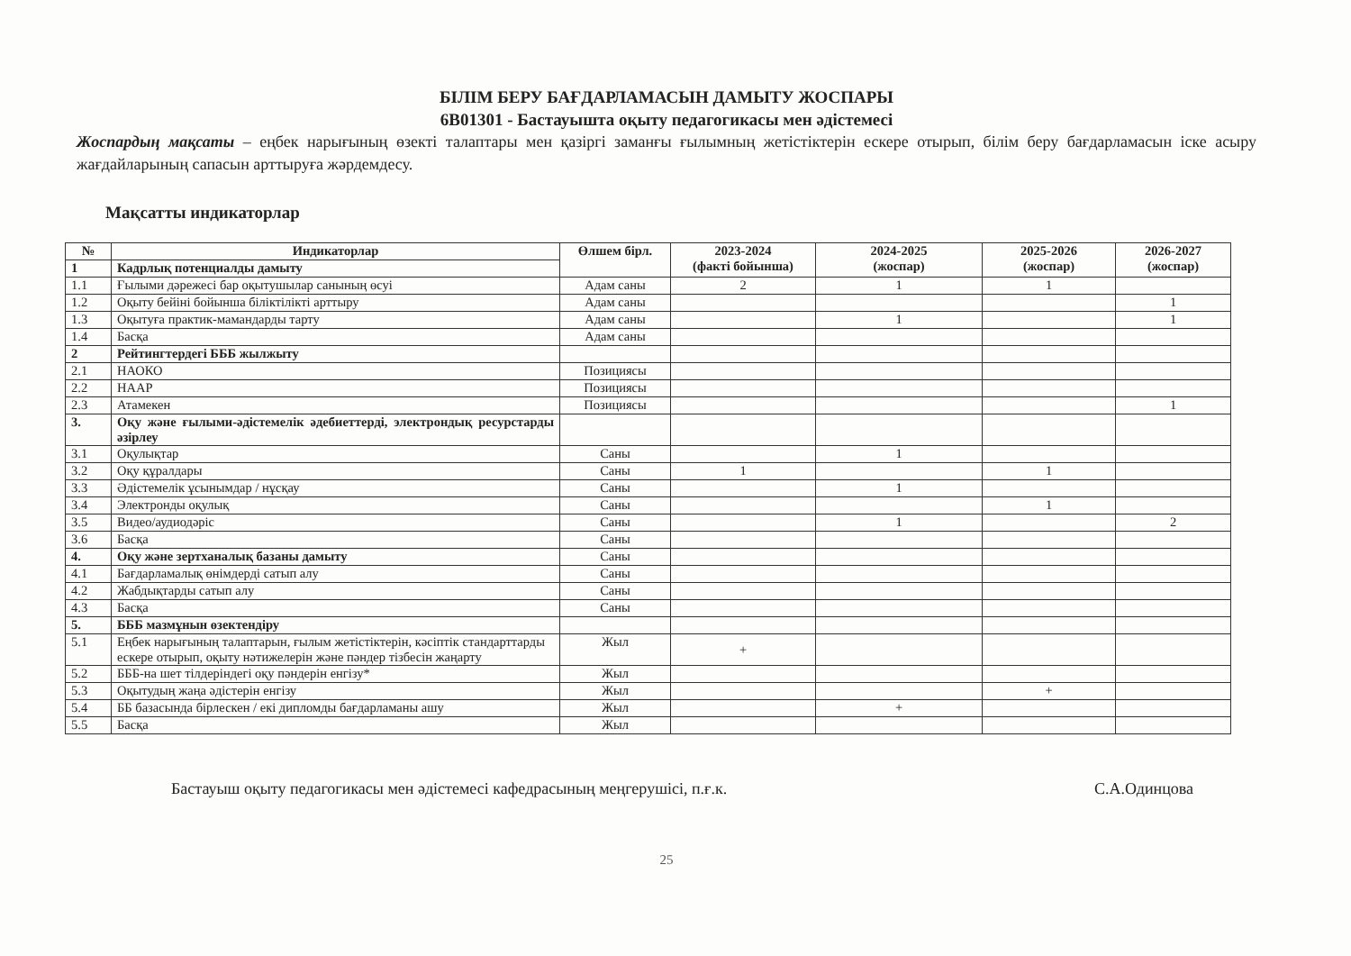БІЛІМ БЕРУ БАҒДАРЛАМАСЫН ДАМЫТУ ЖОСПАРЫ
6В01301 - Бастауышта оқыту педагогикасы мен әдістемесі
Жоспардың мақсаты – еңбек нарығының өзекті талаптары мен қазіргі заманғы ғылымның жетістіктерін ескере отырып, білім беру бағдарламасын іске асыру жағдайларының сапасын арттыруға жәрдемдесу.
Мақсатты индикаторлар
| № | Индикаторлар | Өлшем бірл. | 2023-2024 (факті бойынша) | 2024-2025 (жоспар) | 2025-2026 (жоспар) | 2026-2027 (жоспар) |
| --- | --- | --- | --- | --- | --- | --- |
| 1 | Кадрлық потенциалды дамыту | | | | | |
| 1.1 | Ғылыми дәрежесі бар оқытушылар санының өсуі | Адам саны | 2 | 1 | 1 | |
| 1.2 | Оқыту бейіні бойынша біліктілікті арттыру | Адам саны | | | | 1 |
| 1.3 | Оқытуға практик-мамандарды тарту | Адам саны | | 1 | | 1 |
| 1.4 | Басқа | Адам саны | | | | |
| 2 | Рейтингтердегі БББ жылжыту | | | | | |
| 2.1 | НАОКО | Позициясы | | | | |
| 2.2 | НААР | Позициясы | | | | |
| 2.3 | Атамекен | Позициясы | | | | 1 |
| 3. | Оқу және ғылыми-әдістемелік әдебиеттерді, электрондық ресурстарды әзірлеу | | | | | |
| 3.1 | Оқулықтар | Саны | | 1 | | |
| 3.2 | Оқу құралдары | Саны | 1 | | 1 | |
| 3.3 | Әдістемелік ұсынымдар / нұсқау | Саны | | 1 | | |
| 3.4 | Электронды оқулық | Саны | | | 1 | |
| 3.5 | Видео/аудиодәріс | Саны | | 1 | | 2 |
| 3.6 | Басқа | Саны | | | | |
| 4. | Оқу және зертханалық базаны дамыту | Саны | | | | |
| 4.1 | Бағдарламалық өнімдерді сатып алу | Саны | | | | |
| 4.2 | Жабдықтарды сатып алу | Саны | | | | |
| 4.3 | Басқа | Саны | | | | |
| 5. | БББ мазмұнын өзектендіру | | | | | |
| 5.1 | Еңбек нарығының талаптарын, ғылым жетістіктерін, кәсіптік стандарттарды ескере отырып, оқыту нәтижелерін және пәндер тізбесін жаңарту | Жыл | + | | | |
| 5.2 | БББ-на шет тілдеріндегі оқу пәндерін енгізу* | Жыл | | | | |
| 5.3 | Оқытудың жаңа әдістерін енгізу | Жыл | | | + | |
| 5.4 | ББ базасында бірлескен / екі дипломды бағдарламаны ашу | Жыл | | + | | |
| 5.5 | Басқа | Жыл | | | | |
Бастауыш оқыту педагогикасы мен әдістемесі кафедрасының меңгерушісі, п.ғ.к. С.А.Одинцова
25